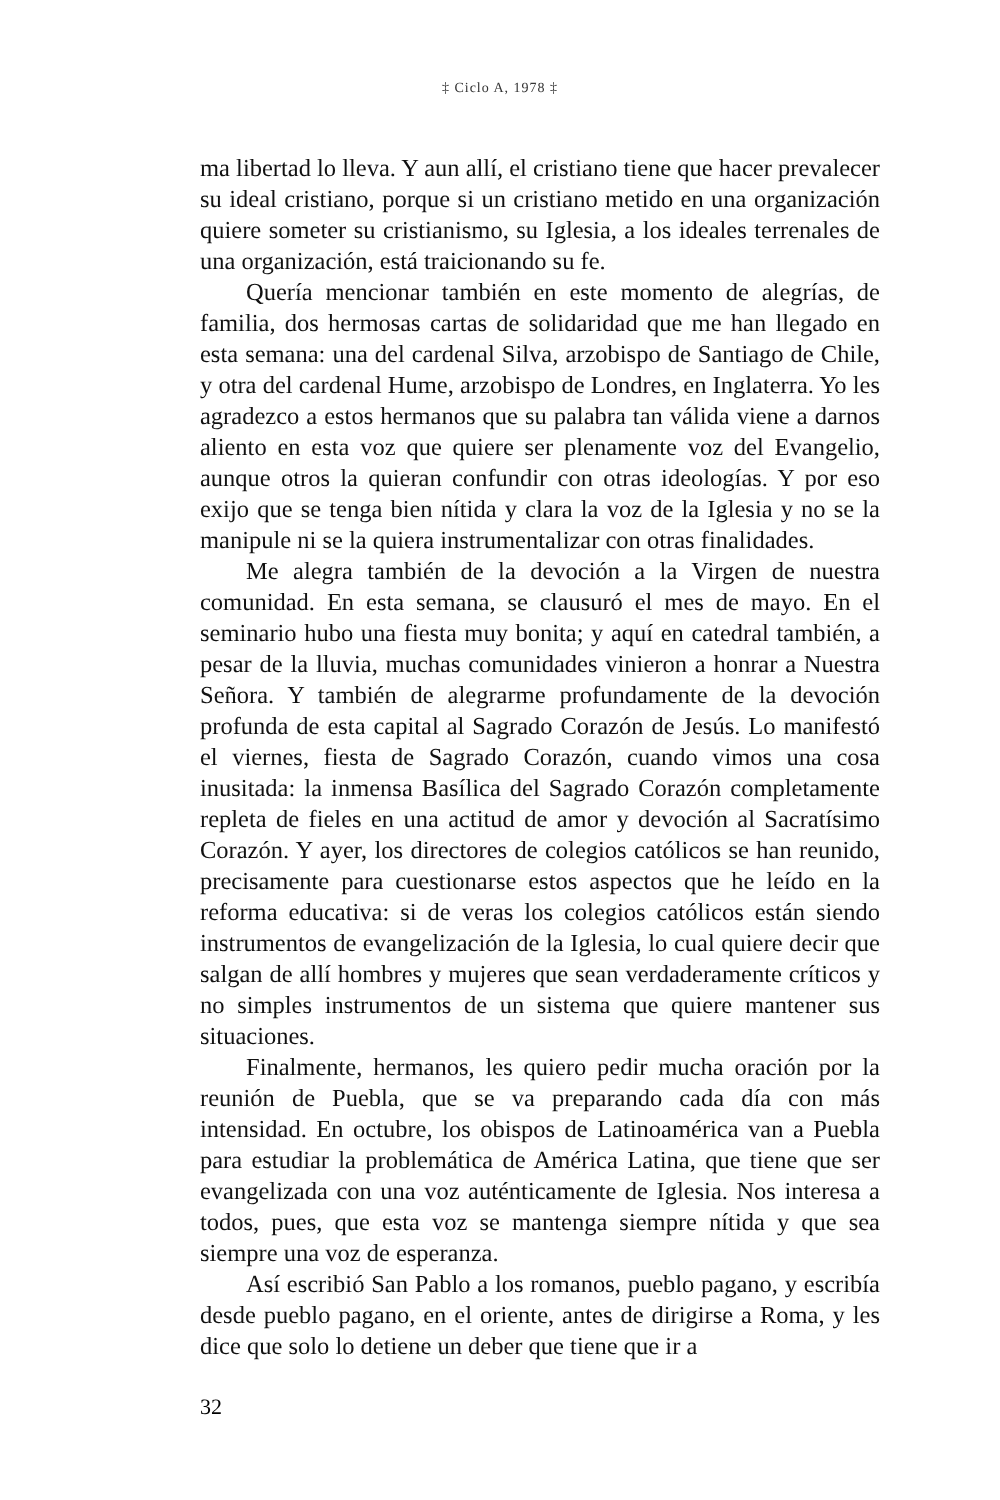‡ Ciclo A, 1978 ‡
ma libertad lo lleva. Y aun allí, el cristiano tiene que hacer prevalecer su ideal cristiano, porque si un cristiano metido en una organización quiere someter su cristianismo, su Iglesia, a los ideales terrenales de una organización, está traicionando su fe.
Quería mencionar también en este momento de alegrías, de familia, dos hermosas cartas de solidaridad que me han llegado en esta semana: una del cardenal Silva, arzobispo de Santiago de Chile, y otra del cardenal Hume, arzobispo de Londres, en Inglaterra. Yo les agradezco a estos hermanos que su palabra tan válida viene a darnos aliento en esta voz que quiere ser plenamente voz del Evangelio, aunque otros la quieran confundir con otras ideologías. Y por eso exijo que se tenga bien nítida y clara la voz de la Iglesia y no se la manipule ni se la quiera instrumentalizar con otras finalidades.
Me alegra también de la devoción a la Virgen de nuestra comunidad. En esta semana, se clausuró el mes de mayo. En el seminario hubo una fiesta muy bonita; y aquí en catedral también, a pesar de la lluvia, muchas comunidades vinieron a honrar a Nuestra Señora. Y también de alegrarme profundamente de la devoción profunda de esta capital al Sagrado Corazón de Jesús. Lo manifestó el viernes, fiesta de Sagrado Corazón, cuando vimos una cosa inusitada: la inmensa Basílica del Sagrado Corazón completamente repleta de fieles en una actitud de amor y devoción al Sacratísimo Corazón. Y ayer, los directores de colegios católicos se han reunido, precisamente para cuestionarse estos aspectos que he leído en la reforma educativa: si de veras los colegios católicos están siendo instrumentos de evangelización de la Iglesia, lo cual quiere decir que salgan de allí hombres y mujeres que sean verdaderamente críticos y no simples instrumentos de un sistema que quiere mantener sus situaciones.
Finalmente, hermanos, les quiero pedir mucha oración por la reunión de Puebla, que se va preparando cada día con más intensidad. En octubre, los obispos de Latinoamérica van a Puebla para estudiar la problemática de América Latina, que tiene que ser evangelizada con una voz auténticamente de Iglesia. Nos interesa a todos, pues, que esta voz se mantenga siempre nítida y que sea siempre una voz de esperanza.
Así escribió San Pablo a los romanos, pueblo pagano, y escribía desde pueblo pagano, en el oriente, antes de dirigirse a Roma, y les dice que solo lo detiene un deber que tiene que ir a
32